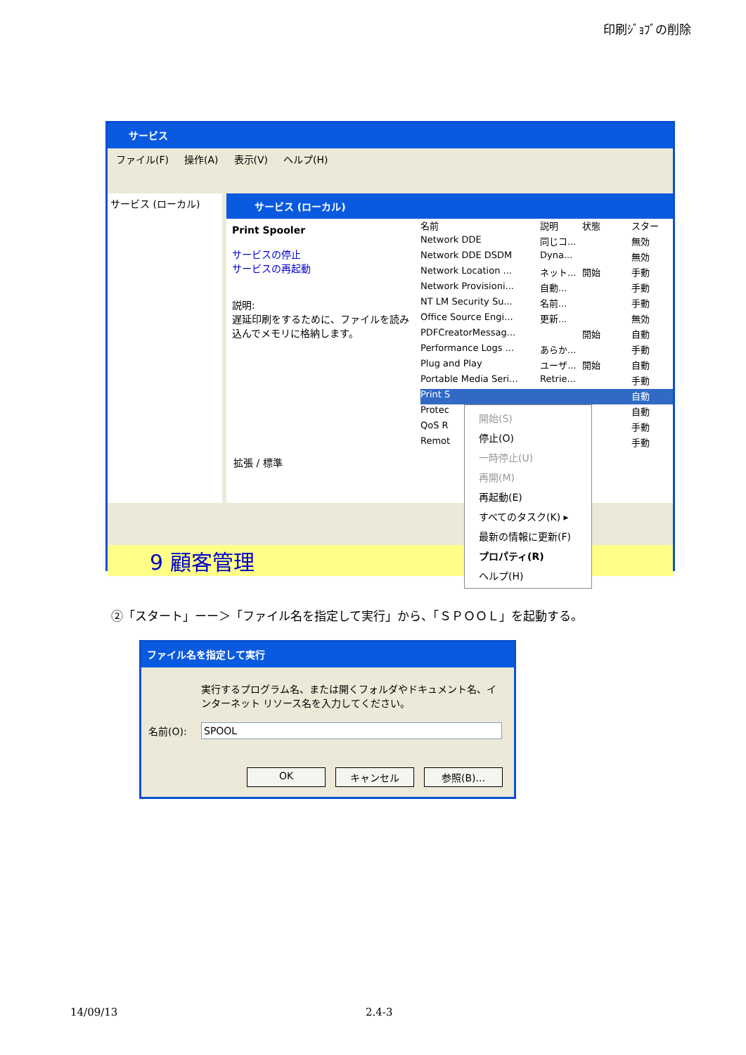印刷ｼﾞｮﾌﾞの削除
サービス
ファイル(F) 操作(A) 表示(V) ヘルプ(H)
サービス (ローカル)
サービス (ローカル)
Print Spooler
サービスの停止
サービスの再起動
説明:
遅延印刷をするために、ファイルを読み込んでメモリに格納します。
名前 説明 状態 スター
Network DDE 同じコ... 無効
Network DDE DSDM Dyna... 無効
Network Location ... ネット... 開始 手動
Network Provisioni... 自動... 手動
NT LM Security Su... 名前... 手動
Office Source Engi... 更新... 無効
PDFCreatorMessag... 開始 自動
Performance Logs ... あらか... 手動
Plug and Play ユーザ... 開始 自動
Portable Media Seri... Retrie... 手動
Print S 自動
Protec 自動
QoS R 手動
Remot 手動
拡張 / 標準
9 顧客管理
開始(S)
停止(O)
一時停止(U)
再開(M)
再起動(E)
すべてのタスク(K) ▸
最新の情報に更新(F)
プロパティ(R)
ヘルプ(H)
②「スタート」ーー＞「ファイル名を指定して実行」から、「ＳＰＯＯＬ」を起動する。
ファイル名を指定して実行
実行するプログラム名、または開くフォルダやドキュメント名、インターネット リソース名を入力してください。
名前(O): SPOOL
OK キャンセル 参照(B)...
14/09/13 2.4-3